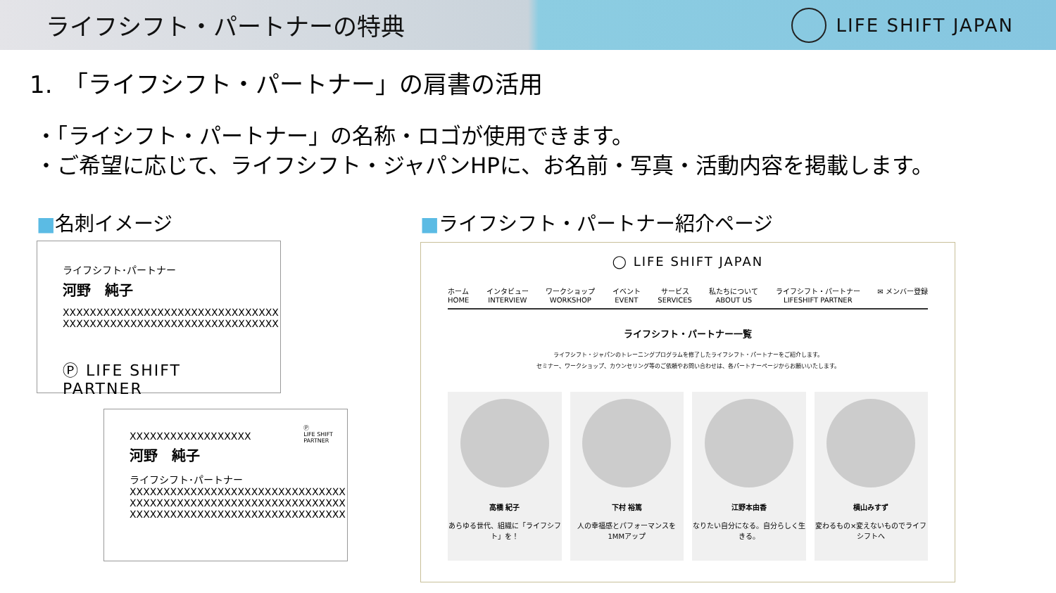ライフシフト・パートナーの特典
LIFE SHIFT JAPAN
1.　「ライフシフト・パートナー」の肩書の活用
・「ライシフト・パートナー」の名称・ロゴが使用できます。
・ご希望に応じて、ライフシフト・ジャパンHPに、お名前・写真・活動内容を掲載します。
■名刺イメージ
ライフシフト･パートナー
河野　純子
XXXXXXXXXXXXXXXXXXXXXXXXXXXXXXXX
XXXXXXXXXXXXXXXXXXXXXXXXXXXXXXXX
Ⓟ LIFE SHIFT PARTNER
XXXXXXXXXXXXXXXXXX
河野　純子
ライフシフト･パートナー
XXXXXXXXXXXXXXXXXXXXXXXXXXXXXXXX
XXXXXXXXXXXXXXXXXXXXXXXXXXXXXXXX
XXXXXXXXXXXXXXXXXXXXXXXXXXXXXXXX
Ⓟ
LIFE SHIFT
PARTNER
■ライフシフト・パートナー紹介ページ
◯ LIFE SHIFT JAPAN
ホーム
HOME インタビュー
INTERVIEW ワークショップ
WORKSHOP イベント
EVENT サービス
SERVICES 私たちについて
ABOUT US ライフシフト・パートナー
LIFESHIFT PARTNER ✉ メンバー登録
ライフシフト・パートナー一覧
ライフシフト・ジャパンのトレーニングプログラムを修了したライフシフト・パートナーをご紹介します。
セミナー、ワークショップ、カウンセリング等のご依頼やお問い合わせは、各パートナーページからお願いいたします。
高橋 紀子
あらゆる世代、組織に「ライフシフト」を！
下村 裕篤
人の幸福感とパフォーマンスを1MMアップ
江野本由香
なりたい自分になる。自分らしく生きる。
横山みすず
変わるもの×変えないものでライフシフトへ